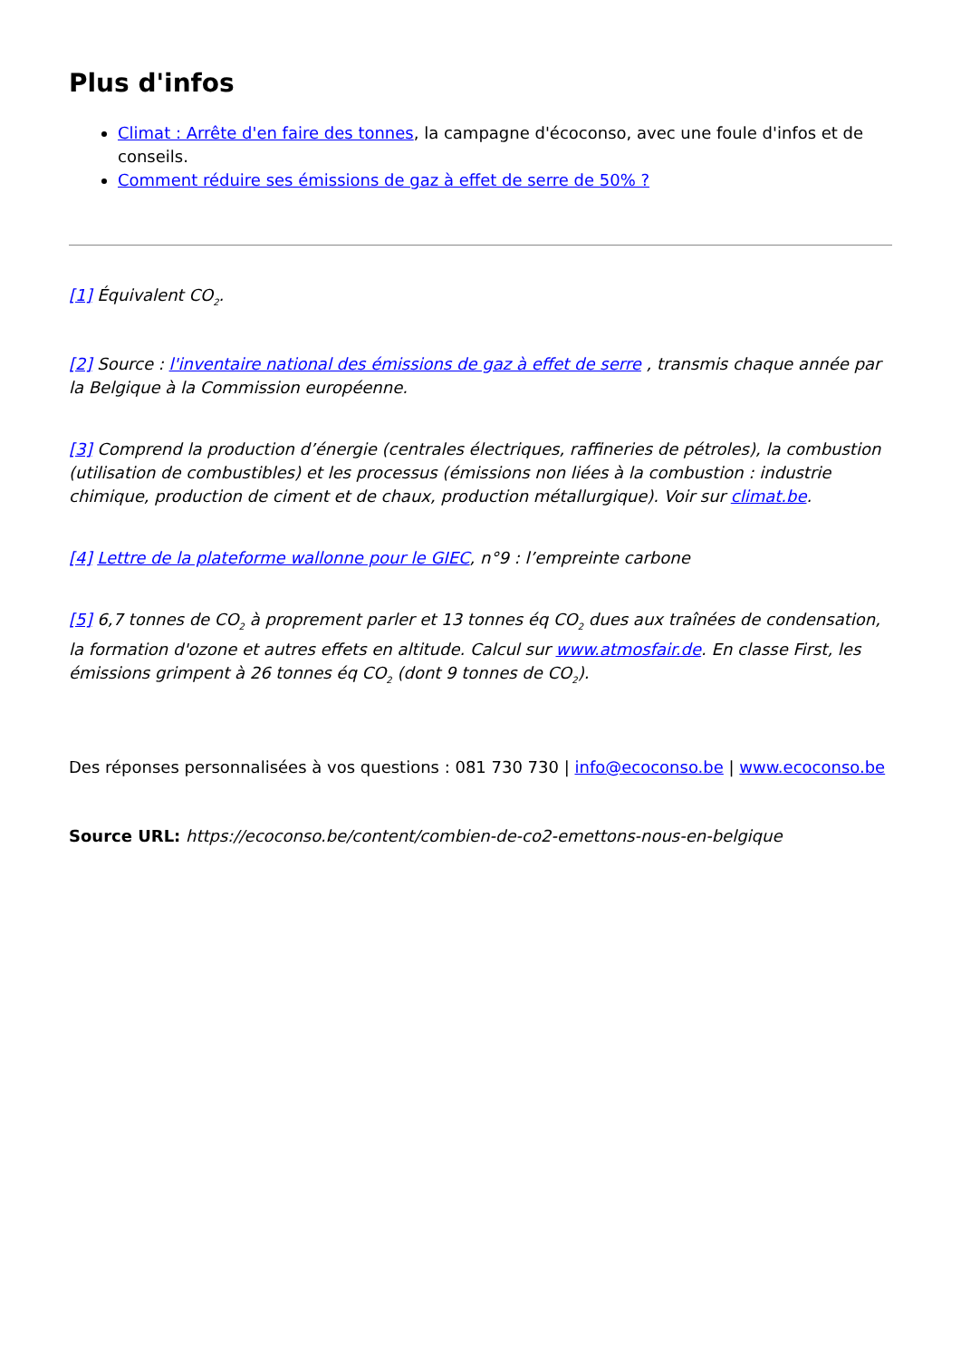Plus d'infos
Climat : Arrête d'en faire des tonnes, la campagne d'écoconso, avec une foule d'infos et de conseils.
Comment réduire ses émissions de gaz à effet de serre de 50% ?
[1] Équivalent CO<sub>2</sub>.
[2] Source : l'inventaire national des émissions de gaz à effet de serre , transmis chaque année par la Belgique à la Commission européenne.
[3] Comprend la production d’énergie (centrales électriques, raffineries de pétroles), la combustion (utilisation de combustibles) et les processus (émissions non liées à la combustion : industrie chimique, production de ciment et de chaux, production métallurgique). Voir sur climat.be.
[4] Lettre de la plateforme wallonne pour le GIEC, n°9 : l’empreinte carbone
[5] 6,7 tonnes de CO<sub>2</sub> à proprement parler et 13 tonnes éq CO<sub>2</sub> dues aux traînées de condensation, la formation d'ozone et autres effets en altitude. Calcul sur www.atmosfair.de. En classe First, les émissions grimpent à 26 tonnes éq CO<sub>2</sub> (dont 9 tonnes de CO<sub>2</sub>).
Des réponses personnalisées à vos questions : 081 730 730 | info@ecoconso.be | www.ecoconso.be
Source URL: https://ecoconso.be/content/combien-de-co2-emettons-nous-en-belgique